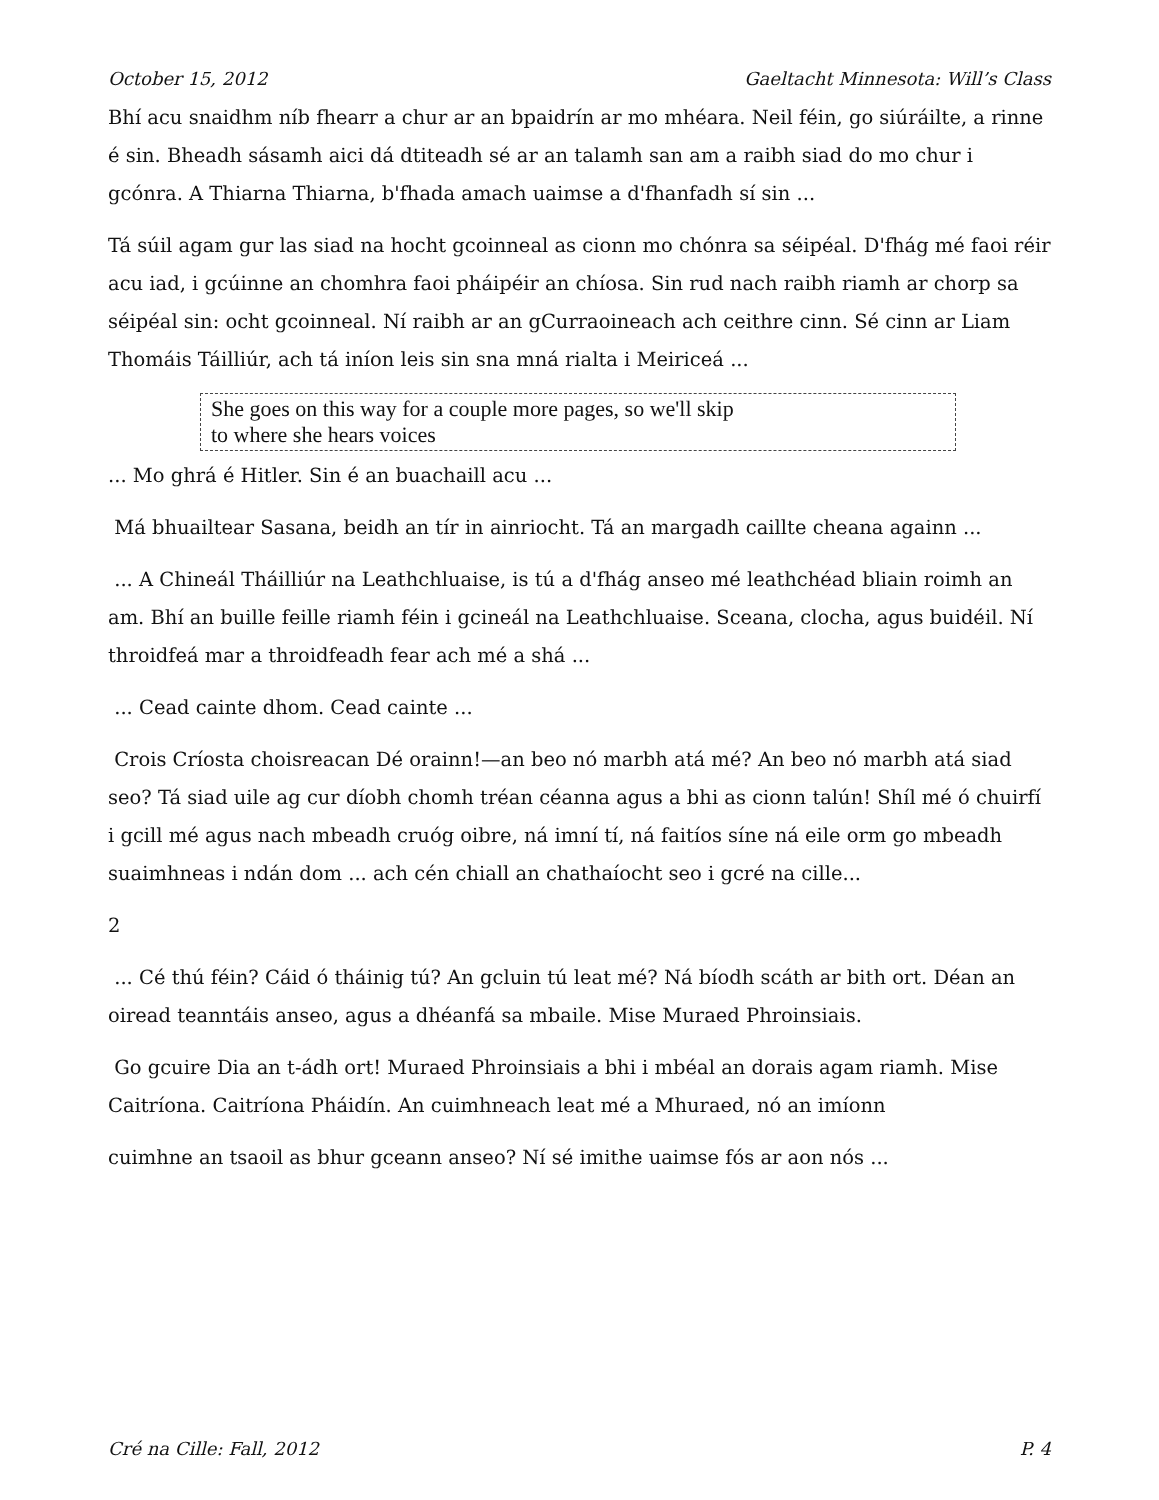October 15, 2012 Gaeltacht Minnesota: Will’s Class
Bhí acu snaidhm níb fhearr a chur ar an bpaidrín ar mo mhéara. Neil féin, go siúráilte, a rinne é sin. Bheadh sásamh aici dá dtiteadh sé ar an talamh san am a raibh siad do mo chur i gcónra. A Thiarna Thiarna, b'fhada amach uaimse a d'fhanfadh sí sin ...
Tá súil agam gur las siad na hocht gcoinneal as cionn mo chónra sa séipéal. D'fhág mé faoi réir acu iad, i gcúinne an chomhra faoi pháipéir an chíosa. Sin rud nach raibh riamh ar chorp sa séipéal sin: ocht gcoinneal. Ní raibh ar an gCurraoineach ach ceithre cinn. Sé cinn ar Liam Thomáis Táilliúr, ach tá iníon leis sin sna mná rialta i Meiriceá ...
She goes on this way for a couple more pages, so we'll skip
to where she hears voices
... Mo ghrá é Hitler. Sin é an buachaill acu ...
Má bhuailtear Sasana, beidh an tír in ainriocht. Tá an margadh caillte cheana againn ...
... A Chineál Tháilliúr na Leathchluaise, is tú a d'fhág anseo mé leathchéad bliain roimh an am. Bhí an buille feille riamh féin i gcineál na Leathchluaise. Sceana, clocha, agus buidéil. Ní throidfeá mar a throidfeadh fear ach mé a shá ...
... Cead cainte dhom. Cead cainte ...
Crois Críosta choisreacan Dé orainn!—an beo nó marbh atá mé? An beo nó marbh atá siad seo? Tá siad uile ag cur díobh chomh tréan céanna agus a bhi as cionn talún! Shíl mé ó chuirfí i gcill mé agus nach mbeadh cruóg oibre, ná imní tí, ná faitíos síne ná eile orm go mbeadh suaimhneas i ndán dom ... ach cén chiall an chathaíocht seo i gcré na cille...
2
... Cé thú féin? Cáid ó tháinig tú? An gcluin tú leat mé? Ná bíodh scáth ar bith ort. Déan an oiread teanntáis anseo, agus a dhéanfá sa mbaile. Mise Muraed Phroinsiais.
Go gcuire Dia an t-ádh ort! Muraed Phroinsiais a bhi i mbéal an dorais agam riamh. Mise Caitríona. Caitríona Pháidín. An cuimhneach leat mé a Mhuraed, nó an imíonn
cuimhne an tsaoil as bhur gceann anseo? Ní sé imithe uaimse fós ar aon nós ...
Cré na Cille: Fall, 2012 P. 4